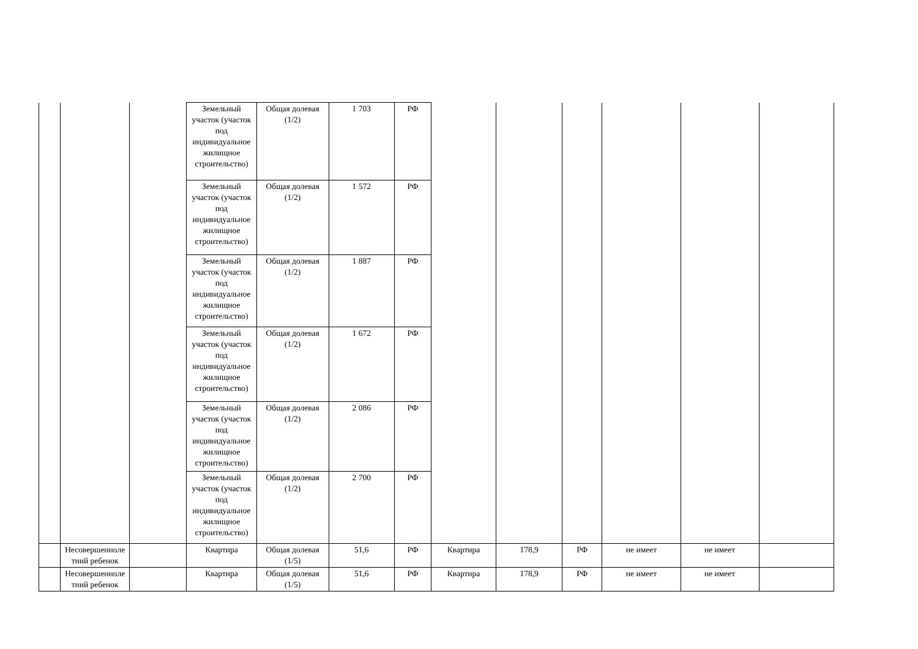| | | | Земельный участок (участок под индивидуальное жилищное строительство) | Общая долевая (1/2) | 1 703 | РФ | | | | | | |
| | | | Земельный участок (участок под индивидуальное жилищное строительство) | Общая долевая (1/2) | 1 572 | РФ | | | | | | |
| | | | Земельный участок (участок под индивидуальное жилищное строительство) | Общая долевая (1/2) | 1 887 | РФ | | | | | | |
| | | | Земельный участок (участок под индивидуальное жилищное строительство) | Общая долевая (1/2) | 1 672 | РФ | | | | | | |
| | | | Земельный участок (участок под индивидуальное жилищное строительство) | Общая долевая (1/2) | 2 086 | РФ | | | | | | |
| | | | Земельный участок (участок под индивидуальное жилищное строительство) | Общая долевая (1/2) | 2 700 | РФ | | | | | | |
| | Несовершенноле тний ребенок | | Квартира | Общая долевая (1/5) | 51,6 | РФ | Квартира | 178,9 | РФ | не имеет | не имеет | |
| | Несовершенноле тний ребенок | | Квартира | Общая долевая (1/5) | 51,6 | РФ | Квартира | 178,9 | РФ | не имеет | не имеет | |